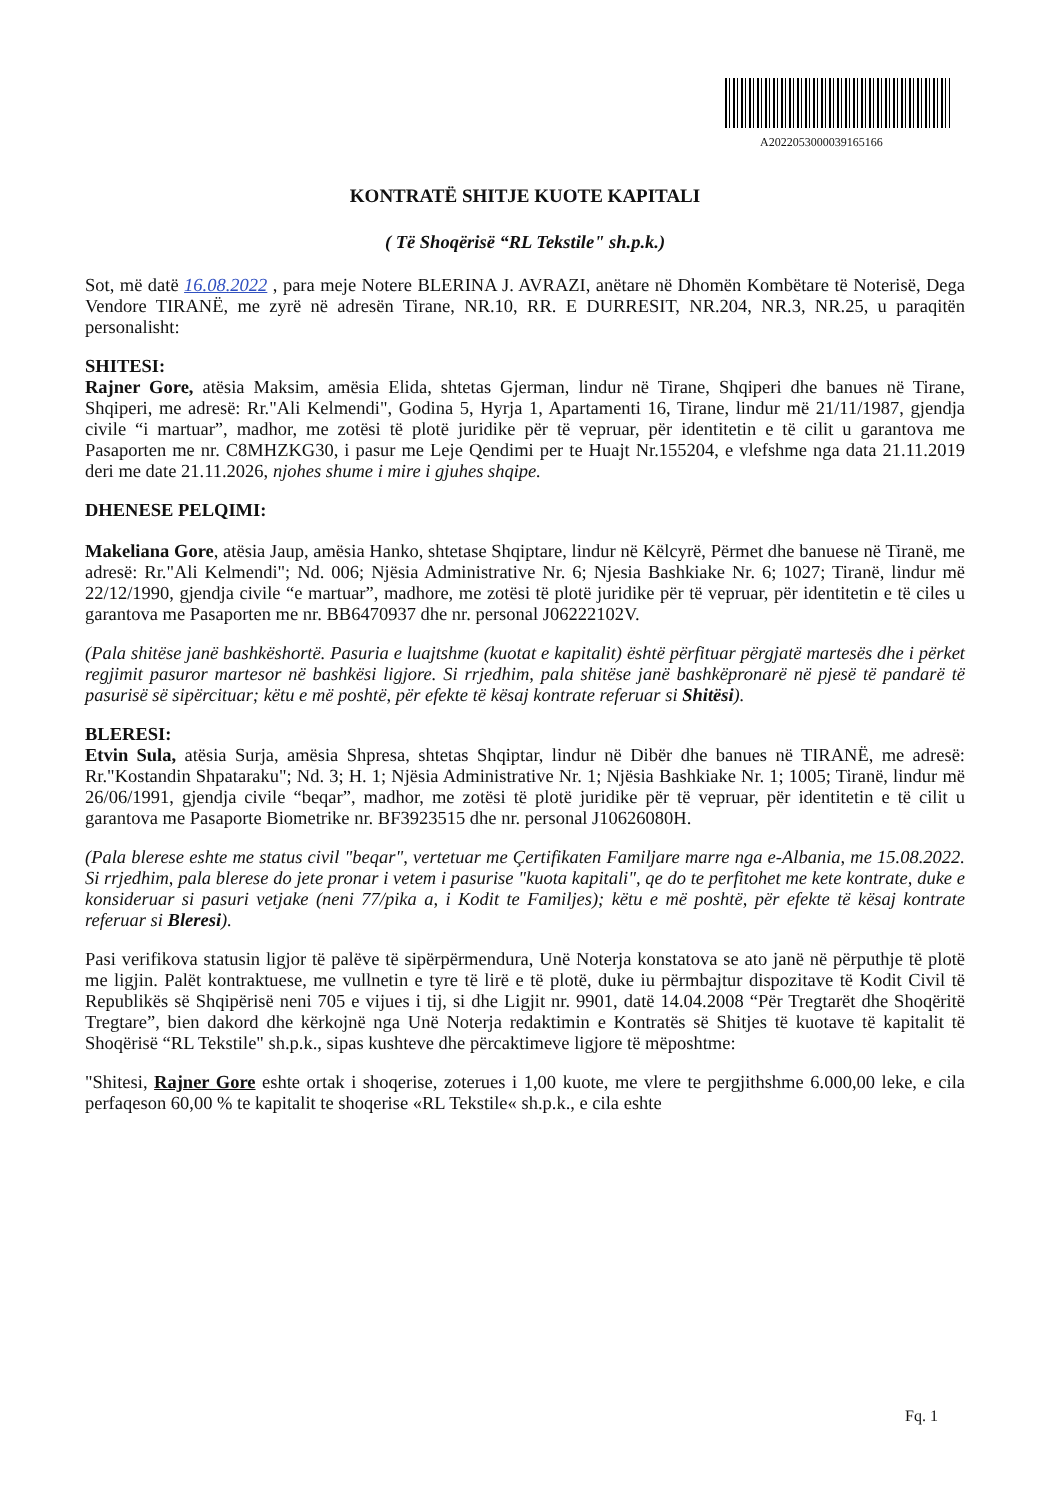A202205300003916516​6
KONTRATË SHITJE KUOTE KAPITALI
( Të Shoqërisë “RL Tekstile" sh.p.k.)
Sot, më datë 16.08.2022 , para meje Notere BLERINA J. AVRAZI, anëtare në Dhomën Kombëtare të Noterisë, Dega Vendore TIRANË, me zyrë në adresën Tirane, NR.10, RR. E DURRESIT, NR.204, NR.3, NR.25, u paraqitën personalisht:
SHITESI:
Rajner Gore, atësia Maksim, amësia Elida, shtetas Gjerman, lindur në Tirane, Shqiperi dhe banues në Tirane, Shqiperi, me adresë: Rr."Ali Kelmendi", Godina 5, Hyrja 1, Apartamenti 16, Tirane, lindur më 21/11/1987, gjendja civile “i martuar”, madhor, me zotësi të plotë juridike për të vepruar, për identitetin e të cilit u garantova me Pasaporten me nr. C8MHZKG30, i pasur me Leje Qendimi per te Huajt Nr.155204, e vlefshme nga data 21.11.2019 deri me date 21.11.2026, njohes shume i mire i gjuhes shqipe.
DHENESE PELQIMI:
Makeliana Gore, atësia Jaup, amësia Hanko, shtetase Shqiptare, lindur në Këlcyrë, Përmet dhe banuese në Tiranë, me adresë: Rr."Ali Kelmendi"; Nd. 006; Njësia Administrative Nr. 6; Njesia Bashkiake Nr. 6; 1027; Tiranë, lindur më 22/12/1990, gjendja civile “e martuar”, madhore, me zotësi të plotë juridike për të vepruar, për identitetin e të ciles u garantova me Pasaporten me nr. BB6470937 dhe nr. personal J06222102V.
(Pala shitëse janë bashkëshortë. Pasuria e luajtshme (kuotat e kapitalit) është përfituar përgjatë martesës dhe i përket regjimit pasuror martesor në bashkësi ligjore. Si rrjedhim, pala shitëse janë bashkëpronarë në pjesë të pandarë të pasurisë së sipërcituar; këtu e më poshtë, për efekte të kësaj kontrate referuar si Shitësi).
BLERESI:
Etvin Sula, atësia Surja, amësia Shpresa, shtetas Shqiptar, lindur në Dibër dhe banues në TIRANË, me adresë: Rr."Kostandin Shpataraku"; Nd. 3; H. 1; Njësia Administrative Nr. 1; Njësia Bashkiake Nr. 1; 1005; Tiranë, lindur më 26/06/1991, gjendja civile “beqar”, madhor, me zotësi të plotë juridike për të vepruar, për identitetin e të cilit u garantova me Pasaporte Biometrike nr. BF3923515 dhe nr. personal J10626080H.
(Pala blerese eshte me status civil "beqar", vertetuar me Çertifikaten Familjare marre nga e-Albania, me 15.08.2022. Si rrjedhim, pala blerese do jete pronar i vetem i pasurise "kuota kapitali", qe do te perfitohet me kete kontrate, duke e konsideruar si pasuri vetjake (neni 77/pika a, i Kodit te Familjes); këtu e më poshtë, për efekte të kësaj kontrate referuar si Bleresi).
Pasi verifikova statusin ligjor të palëve të sipërpërmendura, Unë Noterja konstatova se ato janë në përputhje të plotë me ligjin. Palët kontraktuese, me vullnetin e tyre të lirë e të plotë, duke iu përmbajtur dispozitave të Kodit Civil të Republikës së Shqipërisë neni 705 e vijues i tij, si dhe Ligjit nr. 9901, datë 14.04.2008 “Për Tregtarët dhe Shoqëritë Tregtare”, bien dakord dhe kërkojnë nga Unë Noterja redaktimin e Kontratës së Shitjes të kuotave të kapitalit të Shoqërisë “RL Tekstile" sh.p.k., sipas kushteve dhe përcaktimeve ligjore të mëposhtme:
"Shitesi, Rajner Gore eshte ortak i shoqerise, zoterues i 1,00 kuote, me vlere te pergjithshme 6.000,00 leke, e cila perfaqeson 60,00 % te kapitalit te shoqerise «RL Tekstile« sh.p.k., e cila eshte
Fq. 1